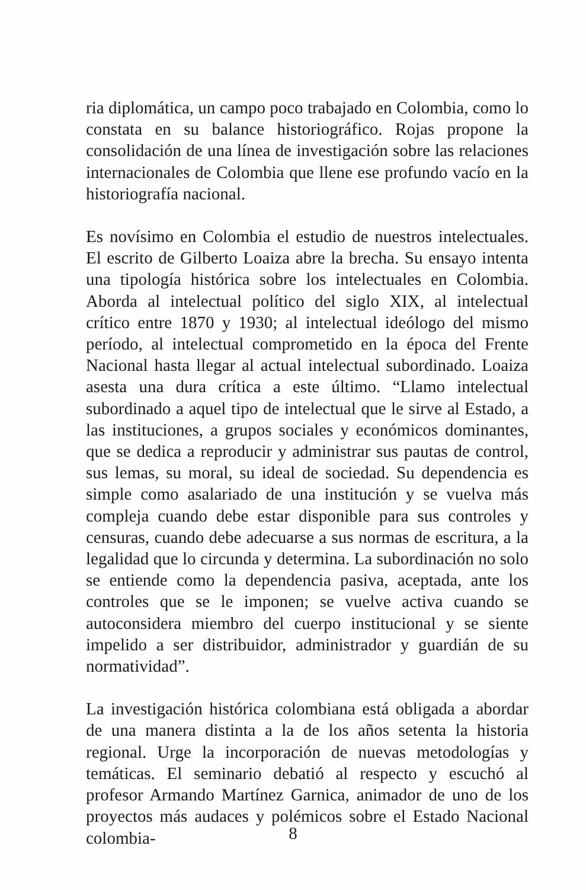ria diplomática, un campo poco trabajado en Colombia, como lo constata en su balance historiográfico. Rojas propone la consolidación de una línea de investigación sobre las relaciones internacionales de Colombia que llene ese profundo vacío en la historiografía nacional.
Es novísimo en Colombia el estudio de nuestros intelectuales. El escrito de Gilberto Loaiza abre la brecha. Su ensayo intenta una tipología histórica sobre los intelectuales en Colombia. Aborda al intelectual político del siglo XIX, al intelectual crítico entre 1870 y 1930; al intelectual ideólogo del mismo período, al intelectual comprometido en la época del Frente Nacional hasta llegar al actual intelectual subordinado. Loaiza asesta una dura crítica a este último. “Llamo intelectual subordinado a aquel tipo de intelectual que le sirve al Estado, a las instituciones, a grupos sociales y económicos dominantes, que se dedica a reproducir y administrar sus pautas de control, sus lemas, su moral, su ideal de sociedad. Su dependencia es simple como asalariado de una institución y se vuelva más compleja cuando debe estar disponible para sus controles y censuras, cuando debe adecuarse a sus normas de escritura, a la legalidad que lo circunda y determina. La subordinación no solo se entiende como la dependencia pasiva, aceptada, ante los controles que se le imponen; se vuelve activa cuando se autoconsidera miembro del cuerpo institucional y se siente impelido a ser distribuidor, administrador y guardián de su normatividad”.
La investigación histórica colombiana está obligada a abordar de una manera distinta a la de los años setenta la historia regional. Urge la incorporación de nuevas metodologías y temáticas. El seminario debatió al respecto y escuchó al profesor Armando Martínez Garnica, animador de uno de los proyectos más audaces y polémicos sobre el Estado Nacional colombia-
8